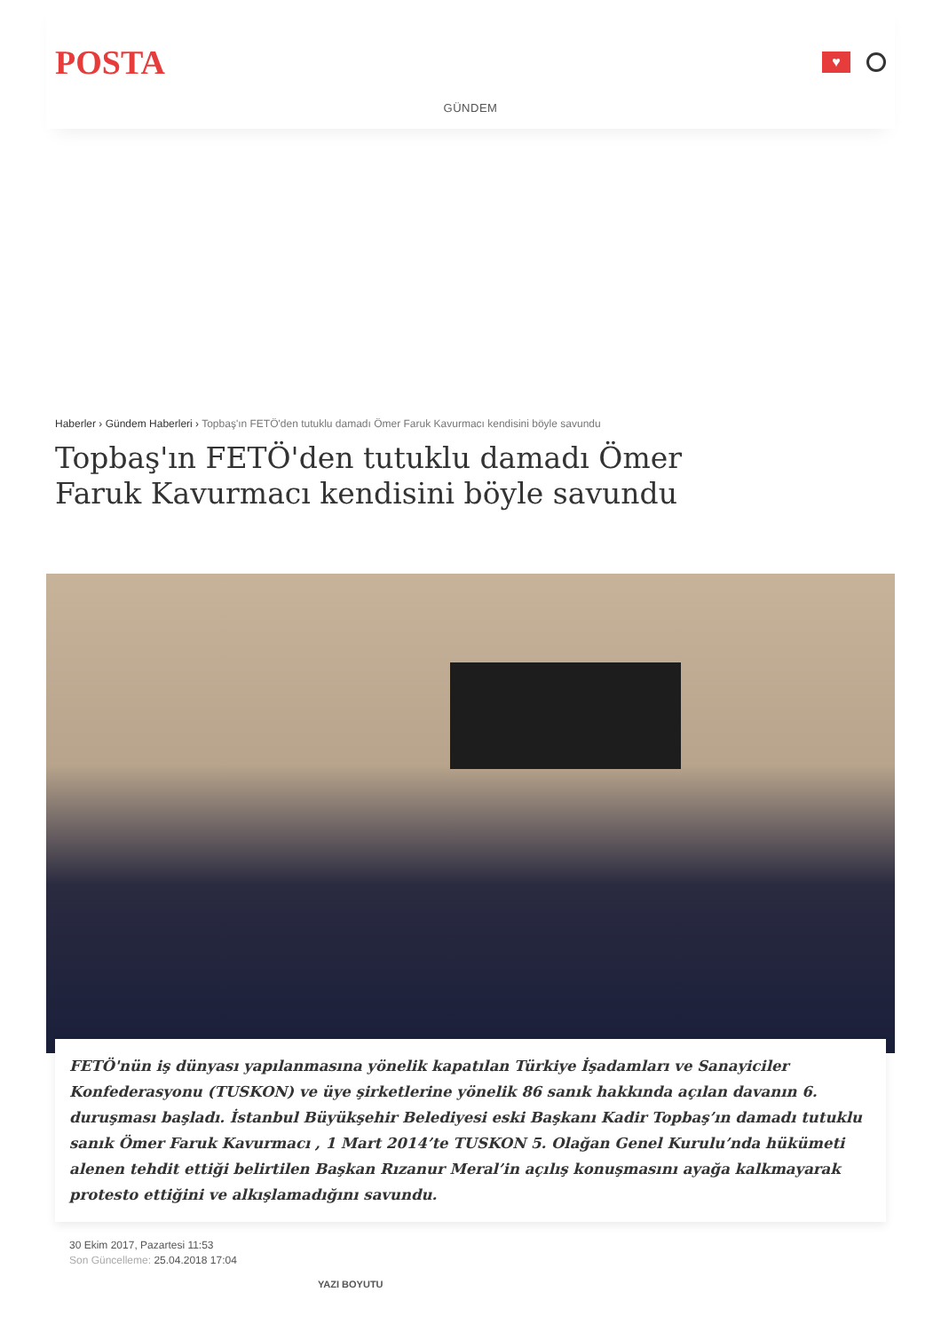POSTA
♥
GÜNDEM
Haberler › Gündem Haberleri › Topbaş'ın FETÖ'den tutuklu damadı Ömer Faruk Kavurmacı kendisini böyle savundu
Topbaş'ın FETÖ'den tutuklu damadı Ömer Faruk Kavurmacı kendisini böyle savundu
FETÖ'nün iş dünyası yapılanmasına yönelik kapatılan Türkiye İşadamları ve Sanayiciler Konfederasyonu (TUSKON) ve üye şirketlerine yönelik 86 sanık hakkında açılan davanın 6. duruşması başladı. İstanbul Büyükşehir Belediyesi eski Başkanı Kadir Topbaş’ın damadı tutuklu sanık Ömer Faruk Kavurmacı , 1 Mart 2014’te TUSKON 5. Olağan Genel Kurulu’nda hükümeti alenen tehdit ettiği belirtilen Başkan Rızanur Meral’in açılış konuşmasını ayağa kalkmayarak protesto ettiğini ve alkışlamadığını savundu.
30 Ekim 2017, Pazartesi 11:53
Son Güncelleme: 25.04.2018 17:04
YAZI BOYUTU